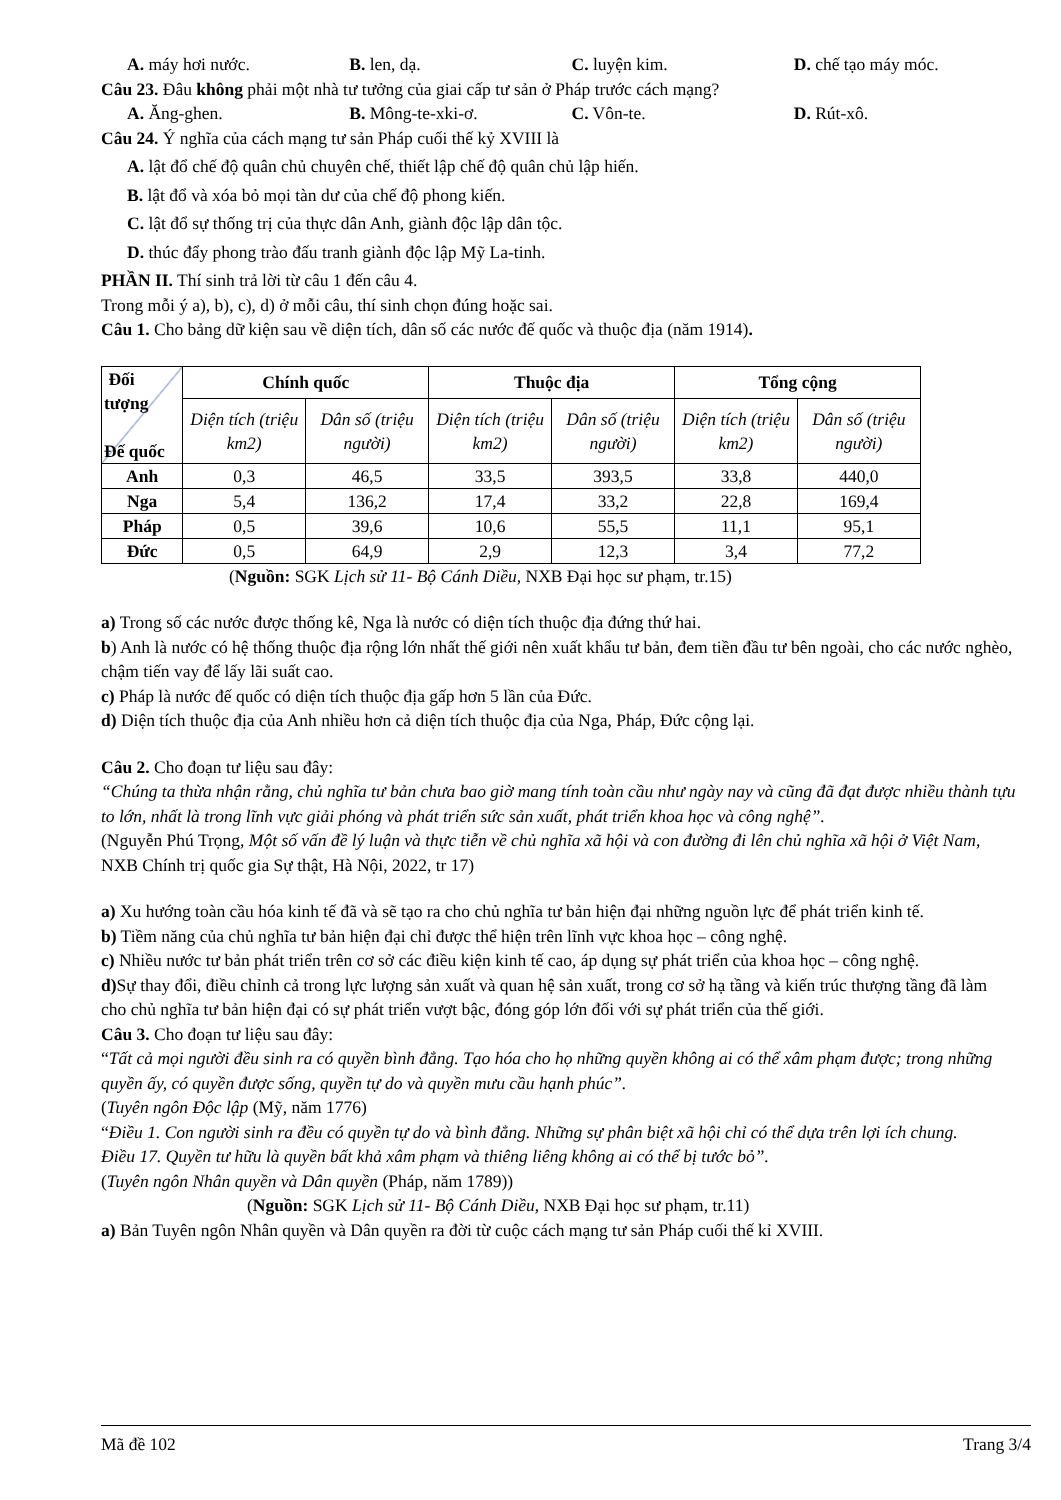A. máy hơi nước. B. len, dạ. C. luyện kim. D. chế tạo máy móc.
Câu 23. Đâu không phải một nhà tư tưởng của giai cấp tư sản ở Pháp trước cách mạng?
A. Ăng-ghen. B. Mông-te-xki-ơ. C. Vôn-te. D. Rút-xô.
Câu 24. Ý nghĩa của cách mạng tư sản Pháp cuối thế kỷ XVIII là
A. lật đổ chế độ quân chủ chuyên chế, thiết lập chế độ quân chủ lập hiến.
B. lật đổ và xóa bỏ mọi tàn dư của chế độ phong kiến.
C. lật đổ sự thống trị của thực dân Anh, giành độc lập dân tộc.
D. thúc đẩy phong trào đấu tranh giành độc lập Mỹ La-tinh.
PHẦN II. Thí sinh trả lời từ câu 1 đến câu 4.
Trong mỗi ý a), b), c), d) ở mỗi câu, thí sinh chọn đúng hoặc sai.
Câu 1. Cho bảng dữ kiện sau về diện tích, dân số các nước đế quốc và thuộc địa (năm 1914).
| Đối tượng Đế quốc | Chính quốc | | Thuộc địa | | Tổng cộng | |
| --- | --- | --- | --- | --- | --- | --- |
| | Diện tích (triệu km2) | Dân số (triệu người) | Diện tích (triệu km2) | Dân số (triệu người) | Diện tích (triệu km2) | Dân số (triệu người) |
| Anh | 0,3 | 46,5 | 33,5 | 393,5 | 33,8 | 440,0 |
| Nga | 5,4 | 136,2 | 17,4 | 33,2 | 22,8 | 169,4 |
| Pháp | 0,5 | 39,6 | 10,6 | 55,5 | 11,1 | 95,1 |
| Đức | 0,5 | 64,9 | 2,9 | 12,3 | 3,4 | 77,2 |
(Nguồn: SGK Lịch sử 11- Bộ Cánh Diều, NXB Đại học sư phạm, tr.15)
a) Trong số các nước được thống kê, Nga là nước có diện tích thuộc địa đứng thứ hai.
b) Anh là nước có hệ thống thuộc địa rộng lớn nhất thế giới nên xuất khẩu tư bản, đem tiền đầu tư bên ngoài, cho các nước nghèo, chậm tiến vay để lấy lãi suất cao.
c) Pháp là nước đế quốc có diện tích thuộc địa gấp hơn 5 lần của Đức.
d) Diện tích thuộc địa của Anh nhiều hơn cả diện tích thuộc địa của Nga, Pháp, Đức cộng lại.
Câu 2. Cho đoạn tư liệu sau đây:
“Chúng ta thừa nhận rằng, chủ nghĩa tư bản chưa bao giờ mang tính toàn cầu như ngày nay và cũng đã đạt được nhiều thành tựu to lớn, nhất là trong lĩnh vực giải phóng và phát triển sức sản xuất, phát triển khoa học và công nghệ”.
(Nguyễn Phú Trọng, Một số vấn đề lý luận và thực tiễn về chủ nghĩa xã hội và con đường đi lên chủ nghĩa xã hội ở Việt Nam, NXB Chính trị quốc gia Sự thật, Hà Nội, 2022, tr 17)
a) Xu hướng toàn cầu hóa kinh tế đã và sẽ tạo ra cho chủ nghĩa tư bản hiện đại những nguồn lực để phát triển kinh tế.
b) Tiềm năng của chủ nghĩa tư bản hiện đại chỉ được thể hiện trên lĩnh vực khoa học – công nghệ.
c) Nhiều nước tư bản phát triển trên cơ sở các điều kiện kinh tế cao, áp dụng sự phát triển của khoa học – công nghệ.
d) Sự thay đổi, điều chỉnh cả trong lực lượng sản xuất và quan hệ sản xuất, trong cơ sở hạ tầng và kiến trúc thượng tầng đã làm cho chủ nghĩa tư bản hiện đại có sự phát triển vượt bậc, đóng góp lớn đối với sự phát triển của thế giới.
Câu 3. Cho đoạn tư liệu sau đây:
“Tất cả mọi người đều sinh ra có quyền bình đẳng. Tạo hóa cho họ những quyền không ai có thể xâm phạm được; trong những quyền ấy, có quyền được sống, quyền tự do và quyền mưu cầu hạnh phúc”.
(Tuyên ngôn Độc lập (Mỹ, năm 1776)
“Điều 1. Con người sinh ra đều có quyền tự do và bình đẳng. Những sự phân biệt xã hội chỉ có thể dựa trên lợi ích chung.
Điều 17. Quyền tư hữu là quyền bất khả xâm phạm và thiêng liêng không ai có thể bị tước bỏ”.
(Tuyên ngôn Nhân quyền và Dân quyền (Pháp, năm 1789))
(Nguồn: SGK Lịch sử 11- Bộ Cánh Diều, NXB Đại học sư phạm, tr.11)
a) Bản Tuyên ngôn Nhân quyền và Dân quyền ra đời từ cuộc cách mạng tư sản Pháp cuối thế kỉ XVIII.
Mã đề 102 Trang 3/4